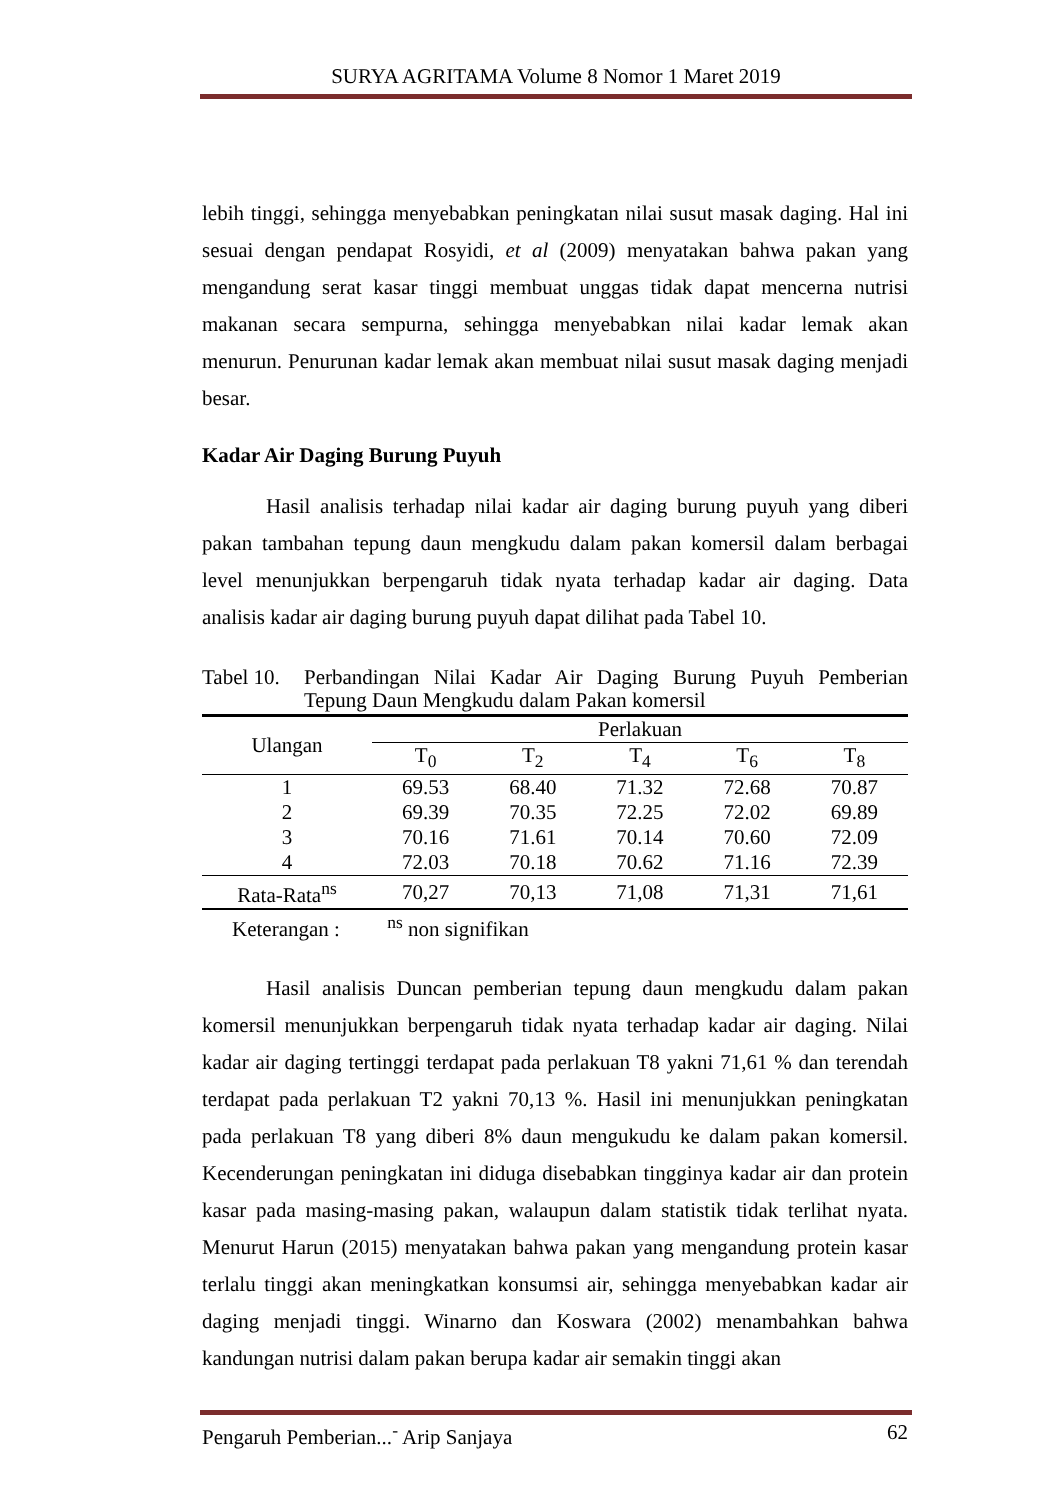SURYA AGRITAMA Volume 8 Nomor 1 Maret 2019
lebih tinggi, sehingga menyebabkan peningkatan nilai susut masak daging. Hal ini sesuai dengan pendapat Rosyidi, et al (2009) menyatakan bahwa pakan yang mengandung serat kasar tinggi membuat unggas tidak dapat mencerna nutrisi makanan secara sempurna, sehingga menyebabkan nilai kadar lemak akan menurun. Penurunan kadar lemak akan membuat nilai susut masak daging menjadi besar.
Kadar Air Daging Burung Puyuh
Hasil analisis terhadap nilai kadar air daging burung puyuh yang diberi pakan tambahan tepung daun mengkudu dalam pakan komersil dalam berbagai level menunjukkan berpengaruh tidak nyata terhadap kadar air daging. Data analisis kadar air daging burung puyuh dapat dilihat pada Tabel 10.
Tabel 10. Perbandingan Nilai Kadar Air Daging Burung Puyuh Pemberian Tepung Daun Mengkudu dalam Pakan komersil
| Ulangan | Perlakuan | | | | |
| --- | --- | --- | --- | --- | --- |
| | T<sub>0</sub> | T<sub>2</sub> | T<sub>4</sub> | T<sub>6</sub> | T<sub>8</sub> |
| 1 | 69.53 | 68.40 | 71.32 | 72.68 | 70.87 |
| 2 | 69.39 | 70.35 | 72.25 | 72.02 | 69.89 |
| 3 | 70.16 | 71.61 | 70.14 | 70.60 | 72.09 |
| 4 | 72.03 | 70.18 | 70.62 | 71.16 | 72.39 |
| Rata-Rata<sup>ns</sup> | 70,27 | 70,13 | 71,08 | 71,31 | 71,61 |
Keterangan : <sup>ns</sup> non signifikan
Hasil analisis Duncan pemberian tepung daun mengkudu dalam pakan komersil menunjukkan berpengaruh tidak nyata terhadap kadar air daging. Nilai kadar air daging tertinggi terdapat pada perlakuan T8 yakni 71,61 % dan terendah terdapat pada perlakuan T2 yakni 70,13 %. Hasil ini menunjukkan peningkatan pada perlakuan T8 yang diberi 8% daun mengukudu ke dalam pakan komersil. Kecenderungan peningkatan ini diduga disebabkan tingginya kadar air dan protein kasar pada masing-masing pakan, walaupun dalam statistik tidak terlihat nyata. Menurut Harun (2015) menyatakan bahwa pakan yang mengandung protein kasar terlalu tinggi akan meningkatkan konsumsi air, sehingga menyebabkan kadar air daging menjadi tinggi. Winarno dan Koswara (2002) menambahkan bahwa kandungan nutrisi dalam pakan berupa kadar air semakin tinggi akan
Pengaruh Pemberian...<sup>-</sup> Arip Sanjaya 62